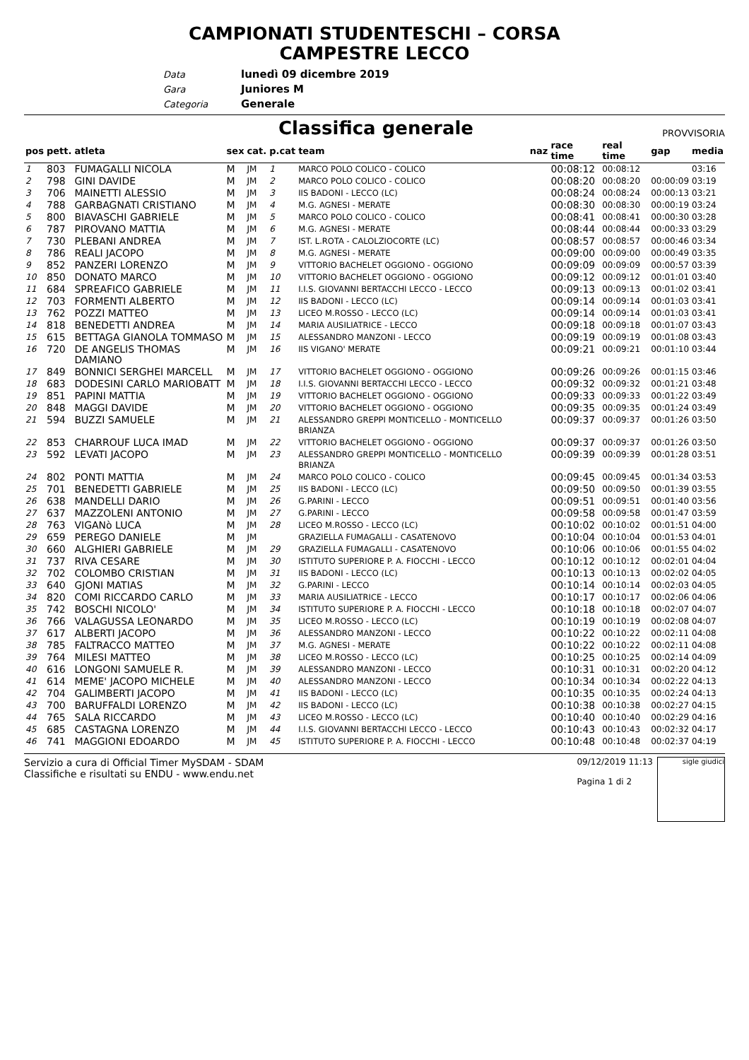CAMPIONATI STUDENTESCHI – CORSA
CAMPESTRE LECCO
Data lunedì 09 dicembre 2019
Gara Juniores M
Categoria Generale
Classifica generale
PROVVISORIA
| pos | pett. | atleta | sex | cat. | p.cat | team | naz | race time | real time | gap | media |
| --- | --- | --- | --- | --- | --- | --- | --- | --- | --- | --- | --- |
| 1 | 803 | FUMAGALLI NICOLA | M | JM | 1 | MARCO POLO COLICO - COLICO | | 00:08:12 | 00:08:12 | | 03:16 |
| 2 | 798 | GINI DAVIDE | M | JM | 2 | MARCO POLO COLICO - COLICO | | 00:08:20 | 00:08:20 | 00:00:09 | 03:19 |
| 3 | 706 | MAINETTI ALESSIO | M | JM | 3 | IIS BADONI - LECCO (LC) | | 00:08:24 | 00:08:24 | 00:00:13 | 03:21 |
| 4 | 788 | GARBAGNATI CRISTIANO | M | JM | 4 | M.G. AGNESI - MERATE | | 00:08:30 | 00:08:30 | 00:00:19 | 03:24 |
| 5 | 800 | BIAVASCHI GABRIELE | M | JM | 5 | MARCO POLO COLICO - COLICO | | 00:08:41 | 00:08:41 | 00:00:30 | 03:28 |
| 6 | 787 | PIROVANO MATTIA | M | JM | 6 | M.G. AGNESI - MERATE | | 00:08:44 | 00:08:44 | 00:00:33 | 03:29 |
| 7 | 730 | PLEBANI ANDREA | M | JM | 7 | IST. L.ROTA - CALOLZIOCORTE (LC) | | 00:08:57 | 00:08:57 | 00:00:46 | 03:34 |
| 8 | 786 | REALI JACOPO | M | JM | 8 | M.G. AGNESI - MERATE | | 00:09:00 | 00:09:00 | 00:00:49 | 03:35 |
| 9 | 852 | PANZERI LORENZO | M | JM | 9 | VITTORIO BACHELET OGGIONO - OGGIONO | | 00:09:09 | 00:09:09 | 00:00:57 | 03:39 |
| 10 | 850 | DONATO MARCO | M | JM | 10 | VITTORIO BACHELET OGGIONO - OGGIONO | | 00:09:12 | 00:09:12 | 00:01:01 | 03:40 |
| 11 | 684 | SPREAFICO GABRIELE | M | JM | 11 | I.I.S. GIOVANNI BERTACCHI LECCO - LECCO | | 00:09:13 | 00:09:13 | 00:01:02 | 03:41 |
| 12 | 703 | FORMENTI ALBERTO | M | JM | 12 | IIS BADONI - LECCO (LC) | | 00:09:14 | 00:09:14 | 00:01:03 | 03:41 |
| 13 | 762 | POZZI MATTEO | M | JM | 13 | LICEO M.ROSSO - LECCO (LC) | | 00:09:14 | 00:09:14 | 00:01:03 | 03:41 |
| 14 | 818 | BENEDETTI ANDREA | M | JM | 14 | MARIA AUSILIATRICE - LECCO | | 00:09:18 | 00:09:18 | 00:01:07 | 03:43 |
| 15 | 615 | BETTAGA GIANOLA TOMMASO | M | JM | 15 | ALESSANDRO MANZONI - LECCO | | 00:09:19 | 00:09:19 | 00:01:08 | 03:43 |
| 16 | 720 | DE ANGELIS THOMAS DAMIANO | M | JM | 16 | IIS VIGANO' MERATE | | 00:09:21 | 00:09:21 | 00:01:10 | 03:44 |
| 17 | 849 | BONNICI SERGHEI MARCELL | M | JM | 17 | VITTORIO BACHELET OGGIONO - OGGIONO | | 00:09:26 | 00:09:26 | 00:01:15 | 03:46 |
| 18 | 683 | DODESINI CARLO MARIOBATT | M | JM | 18 | I.I.S. GIOVANNI BERTACCHI LECCO - LECCO | | 00:09:32 | 00:09:32 | 00:01:21 | 03:48 |
| 19 | 851 | PAPINI MATTIA | M | JM | 19 | VITTORIO BACHELET OGGIONO - OGGIONO | | 00:09:33 | 00:09:33 | 00:01:22 | 03:49 |
| 20 | 848 | MAGGI DAVIDE | M | JM | 20 | VITTORIO BACHELET OGGIONO - OGGIONO | | 00:09:35 | 00:09:35 | 00:01:24 | 03:49 |
| 21 | 594 | BUZZI SAMUELE | M | JM | 21 | ALESSANDRO GREPPI MONTICELLO - MONTICELLO BRIANZA | | 00:09:37 | 00:09:37 | 00:01:26 | 03:50 |
| 22 | 853 | CHARROUF LUCA IMAD | M | JM | 22 | VITTORIO BACHELET OGGIONO - OGGIONO | | 00:09:37 | 00:09:37 | 00:01:26 | 03:50 |
| 23 | 592 | LEVATI JACOPO | M | JM | 23 | ALESSANDRO GREPPI MONTICELLO - MONTICELLO BRIANZA | | 00:09:39 | 00:09:39 | 00:01:28 | 03:51 |
| 24 | 802 | PONTI MATTIA | M | JM | 24 | MARCO POLO COLICO - COLICO | | 00:09:45 | 00:09:45 | 00:01:34 | 03:53 |
| 25 | 701 | BENEDETTI GABRIELE | M | JM | 25 | IIS BADONI - LECCO (LC) | | 00:09:50 | 00:09:50 | 00:01:39 | 03:55 |
| 26 | 638 | MANDELLI DARIO | M | JM | 26 | G.PARINI - LECCO | | 00:09:51 | 00:09:51 | 00:01:40 | 03:56 |
| 27 | 637 | MAZZOLENI ANTONIO | M | JM | 27 | G.PARINI - LECCO | | 00:09:58 | 00:09:58 | 00:01:47 | 03:59 |
| 28 | 763 | VIGANò LUCA | M | JM | 28 | LICEO M.ROSSO - LECCO (LC) | | 00:10:02 | 00:10:02 | 00:01:51 | 04:00 |
| 29 | 659 | PEREGO DANIELE | M | JM | | GRAZIELLA FUMAGALLI - CASATENOVO | | 00:10:04 | 00:10:04 | 00:01:53 | 04:01 |
| 30 | 660 | ALGHIERI GABRIELE | M | JM | 29 | GRAZIELLA FUMAGALLI - CASATENOVO | | 00:10:06 | 00:10:06 | 00:01:55 | 04:02 |
| 31 | 737 | RIVA CESARE | M | JM | 30 | ISTITUTO SUPERIORE P. A. FIOCCHI - LECCO | | 00:10:12 | 00:10:12 | 00:02:01 | 04:04 |
| 32 | 702 | COLOMBO CRISTIAN | M | JM | 31 | IIS BADONI - LECCO (LC) | | 00:10:13 | 00:10:13 | 00:02:02 | 04:05 |
| 33 | 640 | GJONI MATIAS | M | JM | 32 | G.PARINI - LECCO | | 00:10:14 | 00:10:14 | 00:02:03 | 04:05 |
| 34 | 820 | COMI RICCARDO CARLO | M | JM | 33 | MARIA AUSILIATRICE - LECCO | | 00:10:17 | 00:10:17 | 00:02:06 | 04:06 |
| 35 | 742 | BOSCHI NICOLO' | M | JM | 34 | ISTITUTO SUPERIORE P. A. FIOCCHI - LECCO | | 00:10:18 | 00:10:18 | 00:02:07 | 04:07 |
| 36 | 766 | VALAGUSSA LEONARDO | M | JM | 35 | LICEO M.ROSSO - LECCO (LC) | | 00:10:19 | 00:10:19 | 00:02:08 | 04:07 |
| 37 | 617 | ALBERTI JACOPO | M | JM | 36 | ALESSANDRO MANZONI - LECCO | | 00:10:22 | 00:10:22 | 00:02:11 | 04:08 |
| 38 | 785 | FALTRACCO MATTEO | M | JM | 37 | M.G. AGNESI - MERATE | | 00:10:22 | 00:10:22 | 00:02:11 | 04:08 |
| 39 | 764 | MILESI MATTEO | M | JM | 38 | LICEO M.ROSSO - LECCO (LC) | | 00:10:25 | 00:10:25 | 00:02:14 | 04:09 |
| 40 | 616 | LONGONI SAMUELE R. | M | JM | 39 | ALESSANDRO MANZONI - LECCO | | 00:10:31 | 00:10:31 | 00:02:20 | 04:12 |
| 41 | 614 | MEME' JACOPO MICHELE | M | JM | 40 | ALESSANDRO MANZONI - LECCO | | 00:10:34 | 00:10:34 | 00:02:22 | 04:13 |
| 42 | 704 | GALIMBERTI JACOPO | M | JM | 41 | IIS BADONI - LECCO (LC) | | 00:10:35 | 00:10:35 | 00:02:24 | 04:13 |
| 43 | 700 | BARUFFALDI LORENZO | M | JM | 42 | IIS BADONI - LECCO (LC) | | 00:10:38 | 00:10:38 | 00:02:27 | 04:15 |
| 44 | 765 | SALA RICCARDO | M | JM | 43 | LICEO M.ROSSO - LECCO (LC) | | 00:10:40 | 00:10:40 | 00:02:29 | 04:16 |
| 45 | 685 | CASTAGNA LORENZO | M | JM | 44 | I.I.S. GIOVANNI BERTACCHI LECCO - LECCO | | 00:10:43 | 00:10:43 | 00:02:32 | 04:17 |
| 46 | 741 | MAGGIONI EDOARDO | M | JM | 45 | ISTITUTO SUPERIORE P. A. FIOCCHI - LECCO | | 00:10:48 | 00:10:48 | 00:02:37 | 04:19 |
Servizio a cura di Official Timer MySDAM - SDAM
Classifiche e risultati su ENDU - www.endu.net
09/12/2019 11:13
Pagina 1 di 2
sigle giudici